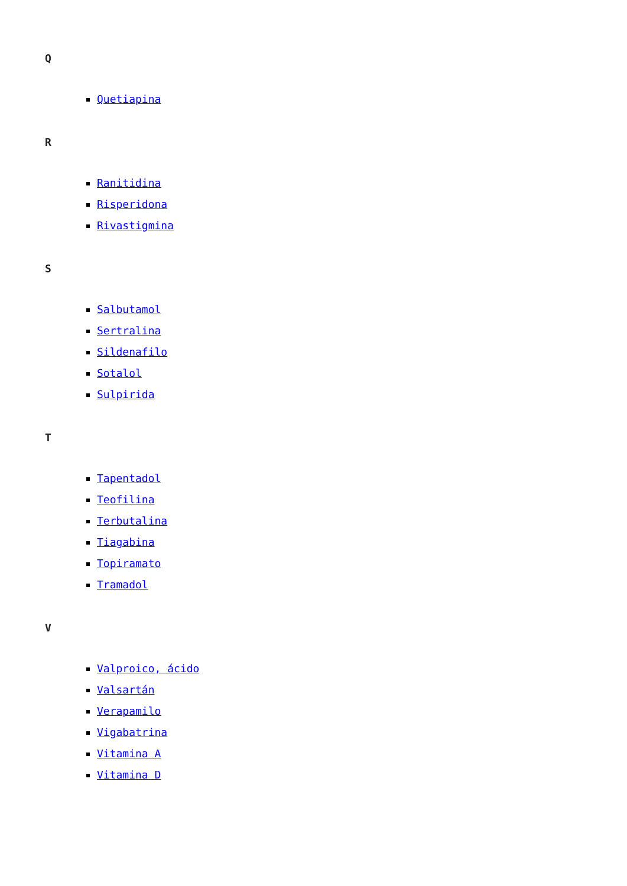Q
Quetiapina
R
Ranitidina
Risperidona
Rivastigmina
S
Salbutamol
Sertralina
Sildenafilo
Sotalol
Sulpirida
T
Tapentadol
Teofilina
Terbutalina
Tiagabina
Topiramato
Tramadol
V
Valproico, ácido
Valsartán
Verapamilo
Vigabatrina
Vitamina A
Vitamina D